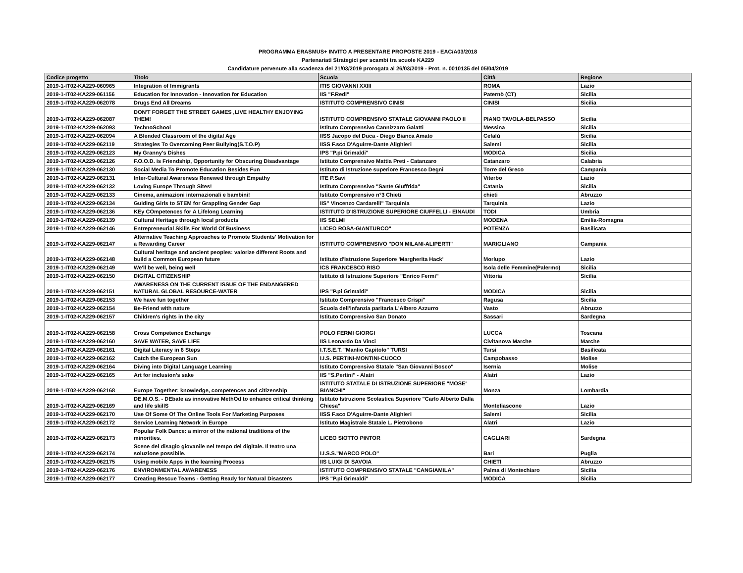PROGRAMMA ERASMUS+ INVITO A PRESENTARE PROPOSTE 2019 - EAC/A03/2018
Partenariati Strategici per scambi tra scuole KA229
Candidature pervenute alla scadenza del 21/03/2019 prorogata al 26/03/2019 - Prot. n. 0010135 del 05/04/2019
| Codice progetto | Titolo | Scuola | Città | Regione |
| --- | --- | --- | --- | --- |
| 2019-1-IT02-KA229-060965 | Integration of Immigrants | ITIS GIOVANNI XXIII | ROMA | Lazio |
| 2019-1-IT02-KA229-061156 | Education for Innovation - Innovation for Education | IIS "F.Redi" | Paternò (CT) | Sicilia |
| 2019-1-IT02-KA229-062078 | Drugs End All Dreams | ISTITUTO COMPRENSIVO CINISI | CINISI | Sicilia |
| 2019-1-IT02-KA229-062087 | DON'T FORGET THE STREET GAMES ,LIVE HEALTHY ENJOYING THEM! | ISTITUTO COMPRENSIVO STATALE GIOVANNI PAOLO II | PIANO TAVOLA-BELPASSO | Sicilia |
| 2019-1-IT02-KA229-062093 | TechnoSchool | Istituto Comprensivo Cannizzaro Galatti | Messina | Sicilia |
| 2019-1-IT02-KA229-062094 | A Blended Classroom of the digital Age | IISS Jacopo del Duca - Diego Bianca Amato | Cefalù | Sicilia |
| 2019-1-IT02-KA229-062119 | Strategies To Overcoming Peer Bullying(S.T.O.P) | IISS F.sco D'Aguirre-Dante Alighieri | Salemi | Sicilia |
| 2019-1-IT02-KA229-062123 | My Granny's Dishes | IPS "P.pi Grimaldi" | MODICA | Sicilia |
| 2019-1-IT02-KA229-062126 | F.O.O.D. is Friendship, Opportunity for Obscuring Disadvantage | Istituto Comprensivo Mattia Preti - Catanzaro | Catanzaro | Calabria |
| 2019-1-IT02-KA229-062130 | Social Media To Promote Education Besides Fun | Istituto di Istruzione superiore Francesco Degni | Torre del Greco | Campania |
| 2019-1-IT02-KA229-062131 | Inter-Cultural Awareness Renewed through Empathy | ITE P.Savi | Viterbo | Lazio |
| 2019-1-IT02-KA229-062132 | Loving Europe Through Sites! | Istituto Comprensivo "Sante Giuffrida" | Catania | Sicilia |
| 2019-1-IT02-KA229-062133 | Cinema, animazioni internazionali e bambini! | Istituto Comprensivo n°3 Chieti | chieti | Abruzzo |
| 2019-1-IT02-KA229-062134 | Guiding Girls to STEM for Grappling Gender Gap | IIS" Vincenzo Cardarelli" Tarquinia | Tarquinia | Lazio |
| 2019-1-IT02-KA229-062136 | KEy COmpetences for A Lifelong Learning | ISTITUTO D'ISTRUZIONE SUPERIORE CIUFFELLI - EINAUDI | TODI | Umbria |
| 2019-1-IT02-KA229-062139 | Cultural Heritage through local products | IIS SELMI | MODENA | Emilia-Romagna |
| 2019-1-IT02-KA229-062146 | Entrepreneurial Skills For World Of Business | LICEO ROSA-GIANTURCO" | POTENZA | Basilicata |
| 2019-1-IT02-KA229-062147 | Alternative Teaching Approaches to Promote Students' Motivation for a Rewarding Career | ISTITUTO COMPRENSIVO "DON MILANI-ALIPERTI" | MARIGLIANO | Campania |
| 2019-1-IT02-KA229-062148 | Cultural herItage and ancient peoples: valorize different Roots and build a Common European future | Istituto d'Istruzione Superiore 'Margherita Hack' | Morlupo | Lazio |
| 2019-1-IT02-KA229-062149 | We'll be well, being well | ICS FRANCESCO RISO | Isola delle Femmine(Palermo) | Sicilia |
| 2019-1-IT02-KA229-062150 | DIGITAL CITIZENSHIP | Istituto di Istruzione Superiore "Enrico Fermi" | Vittoria | Sicilia |
| 2019-1-IT02-KA229-062151 | AWARENESS ON THE CURRENT ISSUE OF THE ENDANGERED NATURAL GLOBAL RESOURCE-WATER | IPS "P.pi Grimaldi" | MODICA | Sicilia |
| 2019-1-IT02-KA229-062153 | We have fun together | Istituto Comprensivo "Francesco Crispi" | Ragusa | Sicilia |
| 2019-1-IT02-KA229-062154 | Be-Friend with nature | Scuola dell'infanzia paritaria L'Albero Azzurro | Vasto | Abruzzo |
| 2019-1-IT02-KA229-062157 | Children's rights in the city | Istituto Comprensivo San Donato | Sassari | Sardegna |
| 2019-1-IT02-KA229-062158 | Cross Competence Exchange | POLO FERMI GIORGI | LUCCA | Toscana |
| 2019-1-IT02-KA229-062160 | SAVE WATER, SAVE LIFE | IIS Leonardo Da Vinci | Civitanova Marche | Marche |
| 2019-1-IT02-KA229-062161 | Digital Literacy in 6 Steps | I.T.S.E.T. "Manlio Capitolo" TURSI | Tursi | Basilicata |
| 2019-1-IT02-KA229-062162 | Catch the European Sun | I.I.S. PERTINI-MONTINI-CUOCO | Campobasso | Molise |
| 2019-1-IT02-KA229-062164 | Diving into Digital Language Learning | Istituto Comprensivo Statale "San Giovanni Bosco" | Isernia | Molise |
| 2019-1-IT02-KA229-062165 | Art for inclusion's sake | IIS "S.Pertini" - Alatri | Alatri | Lazio |
| 2019-1-IT02-KA229-062168 | Europe Together: knowledge, competences and citizenship | ISTITUTO STATALE DI ISTRUZIONE SUPERIORE "MOSE' BIANCHI" | Monza | Lombardia |
| 2019-1-IT02-KA229-062169 | DE.M.O.S. - DEbate as innovative MethOd to enhance critical thinking and life skillS | Istituto Istruzione Scolastica Superiore "Carlo Alberto Dalla Chiesa" | Montefiascone | Lazio |
| 2019-1-IT02-KA229-062170 | Use Of Some Of The Online Tools For Marketing Purposes | IISS F.sco D'Aguirre-Dante Alighieri | Salemi | Sicilia |
| 2019-1-IT02-KA229-062172 | Service Learning Network in Europe | Istituto Magistrale Statale L. Pietrobono | Alatri | Lazio |
| 2019-1-IT02-KA229-062173 | Popular Folk Dance: a mirror of the national traditions of the minorities. | LICEO SIOTTO PINTOR | CAGLIARI | Sardegna |
| 2019-1-IT02-KA229-062174 | Scene del disagio giovanile nel tempo del digitale. Il teatro una soluzione possibile. | I.I.S.S."MARCO POLO" | Bari | Puglia |
| 2019-1-IT02-KA229-062175 | Using mobile Apps in the learning Process | IIS LUIGI DI SAVOIA | CHIETI | Abruzzo |
| 2019-1-IT02-KA229-062176 | ENVIRONMENTAL AWARENESS | ISTITUTO COMPRENSIVO STATALE "CANGIAMILA" | Palma di Montechiaro | Sicilia |
| 2019-1-IT02-KA229-062177 | Creating Rescue Teams - Getting Ready for Natural Disasters | IPS "P.pi Grimaldi" | MODICA | Sicilia |